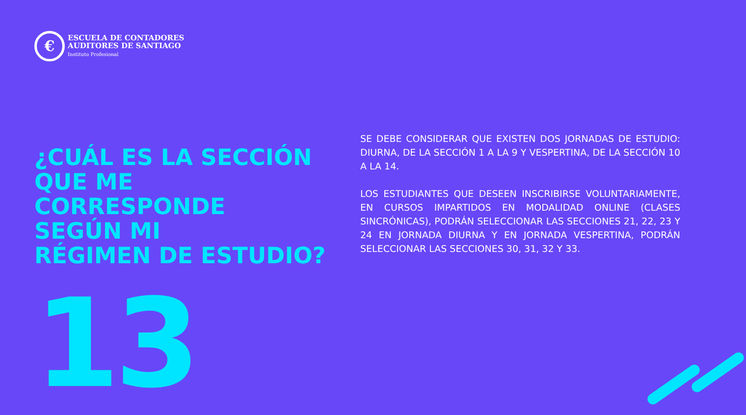€
ESCUELA DE CONTADORES
AUDITORES DE SANTIAGO
Instituto Profesional
¿CUÁL ES LA SECCIÓN
QUE ME
CORRESPONDE
SEGÚN MI
RÉGIMEN DE ESTUDIO?
13
SE DEBE CONSIDERAR QUE EXISTEN DOS JORNADAS DE ESTUDIO: DIURNA, DE LA SECCIÓN 1 A LA 9 Y VESPERTINA, DE LA SECCIÓN 10 A LA 14.
LOS ESTUDIANTES QUE DESEEN INSCRIBIRSE VOLUNTARIAMENTE, EN CURSOS IMPARTIDOS EN MODALIDAD ONLINE (CLASES SINCRÓNICAS), PODRÁN SELECCIONAR LAS SECCIONES 21, 22, 23 Y 24 EN JORNADA DIURNA Y EN JORNADA VESPERTINA, PODRÁN SELECCIONAR LAS SECCIONES 30, 31, 32 Y 33.